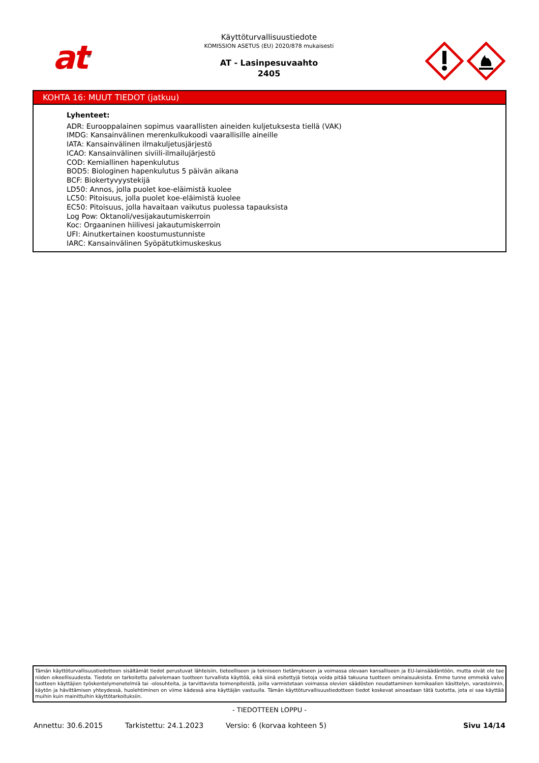at<sup>®</sup>
Käyttöturvallisuustiedote
KOMISSION ASETUS (EU) 2020/878 mukaisesti
AT - Lasinpesuvaahto
2405
KOHTA 16: MUUT TIEDOT (jatkuu)
Lyhenteet:
ADR: Eurooppalainen sopimus vaarallisten aineiden kuljetuksesta tiellä (VAK)
IMDG: Kansainvälinen merenkulkukoodi vaarallisille aineille
IATA: Kansainvälinen ilmakuljetusjärjestö
ICAO: Kansainvälinen siviili-ilmailujärjestö
COD: Kemiallinen hapenkulutus
BOD5: Biologinen hapenkulutus 5 päivän aikana
BCF: Biokertyvyystekijä
LD50: Annos, jolla puolet koe-eläimistä kuolee
LC50: Pitoisuus, jolla puolet koe-eläimistä kuolee
EC50: Pitoisuus, jolla havaitaan vaikutus puolessa tapauksista
Log Pow: Oktanoli/vesijakautumiskerroin
Koc: Orgaaninen hiilivesi jakautumiskerroin
UFI: Ainutkertainen koostumustunniste
IARC: Kansainvälinen Syöpätutkimuskeskus
Tämän käyttöturvallisuustiedotteen sisältämät tiedot perustuvat lähteisiin, tieteelliseen ja tekniseen tietämykseen ja voimassa olevaan kansalliseen ja EU-lainsäädäntöön, mutta eivät ole tae niiden oikeellisuudesta. Tiedote on tarkoitettu palvelemaan tuotteen turvallista käyttöä, eikä siinä esitettyjä tietoja voida pitää takuuna tuotteen ominaisuuksista. Emme tunne emmekä valvo tuotteen käyttäjien työskentelymenetelmiä tai -olosuhteita, ja tarvittavista toimenpiteistä, joilla varmistetaan voimassa olevien säädösten noudattaminen kemikaalien käsittelyn, varastoinnin, käytön ja hävittämisen yhteydessä, huolehtiminen on viime kädessä aina käyttäjän vastuulla. Tämän käyttöturvallisuustiedotteen tiedot koskevat ainoastaan tätä tuotetta, jota ei saa käyttää muihin kuin mainittuihin käyttötarkoituksiin.
- TIEDOTTEEN LOPPU -
Annettu: 30.6.2015 Tarkistettu: 24.1.2023 Versio: 6 (korvaa kohteen 5) Sivu 14/14